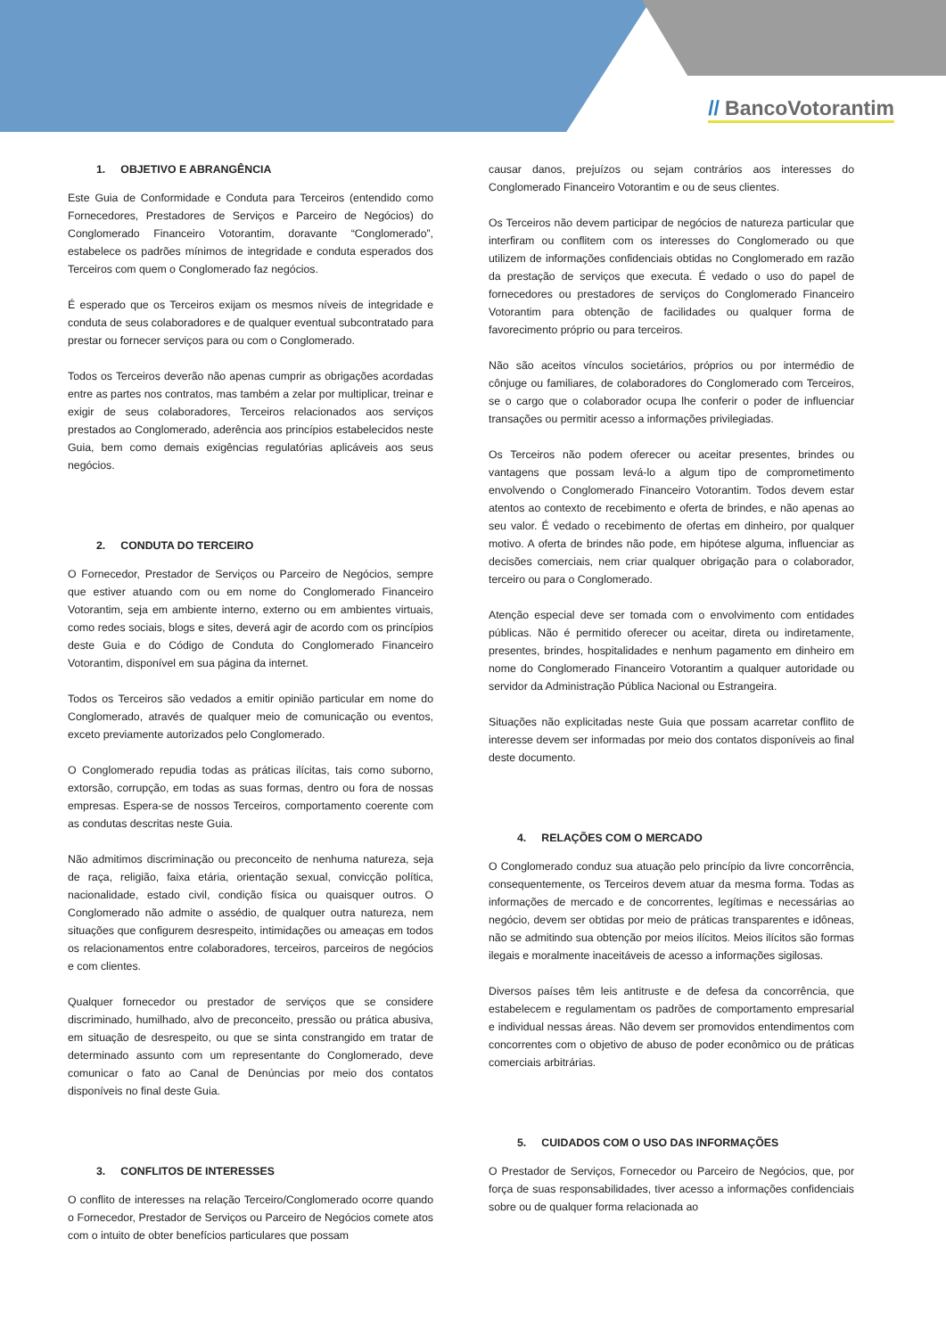// BancoVotorantim
1. OBJETIVO E ABRANGÊNCIA
Este Guia de Conformidade e Conduta para Terceiros (entendido como Fornecedores, Prestadores de Serviços e Parceiro de Negócios) do Conglomerado Financeiro Votorantim, doravante “Conglomerado”, estabelece os padrões mínimos de integridade e conduta esperados dos Terceiros com quem o Conglomerado faz negócios.
É esperado que os Terceiros exijam os mesmos níveis de integridade e conduta de seus colaboradores e de qualquer eventual subcontratado para prestar ou fornecer serviços para ou com o Conglomerado.
Todos os Terceiros deverão não apenas cumprir as obrigações acordadas entre as partes nos contratos, mas também a zelar por multiplicar, treinar e exigir de seus colaboradores, Terceiros relacionados aos serviços prestados ao Conglomerado, aderência aos princípios estabelecidos neste Guia, bem como demais exigências regulatórias aplicáveis aos seus negócios.
2. CONDUTA DO TERCEIRO
O Fornecedor, Prestador de Serviços ou Parceiro de Negócios, sempre que estiver atuando com ou em nome do Conglomerado Financeiro Votorantim, seja em ambiente interno, externo ou em ambientes virtuais, como redes sociais, blogs e sites, deverá agir de acordo com os princípios deste Guia e do Código de Conduta do Conglomerado Financeiro Votorantim, disponível em sua página da internet.
Todos os Terceiros são vedados a emitir opinião particular em nome do Conglomerado, através de qualquer meio de comunicação ou eventos, exceto previamente autorizados pelo Conglomerado.
O Conglomerado repudia todas as práticas ilícitas, tais como suborno, extorsão, corrupção, em todas as suas formas, dentro ou fora de nossas empresas. Espera-se de nossos Terceiros, comportamento coerente com as condutas descritas neste Guia.
Não admitimos discriminação ou preconceito de nenhuma natureza, seja de raça, religião, faixa etária, orientação sexual, convicção política, nacionalidade, estado civil, condição física ou quaisquer outros. O Conglomerado não admite o assédio, de qualquer outra natureza, nem situações que configurem desrespeito, intimidações ou ameaças em todos os relacionamentos entre colaboradores, terceiros, parceiros de negócios e com clientes.
Qualquer fornecedor ou prestador de serviços que se considere discriminado, humilhado, alvo de preconceito, pressão ou prática abusiva, em situação de desrespeito, ou que se sinta constrangido em tratar de determinado assunto com um representante do Conglomerado, deve comunicar o fato ao Canal de Denúncias por meio dos contatos disponíveis no final deste Guia.
3. CONFLITOS DE INTERESSES
O conflito de interesses na relação Terceiro/Conglomerado ocorre quando o Fornecedor, Prestador de Serviços ou Parceiro de Negócios comete atos com o intuito de obter benefícios particulares que possam
causar danos, prejuízos ou sejam contrários aos interesses do Conglomerado Financeiro Votorantim e ou de seus clientes.
Os Terceiros não devem participar de negócios de natureza particular que interfiram ou conflitem com os interesses do Conglomerado ou que utilizem de informações confidenciais obtidas no Conglomerado em razão da prestação de serviços que executa. É vedado o uso do papel de fornecedores ou prestadores de serviços do Conglomerado Financeiro Votorantim para obtenção de facilidades ou qualquer forma de favorecimento próprio ou para terceiros.
Não são aceitos vínculos societários, próprios ou por intermédio de cônjuge ou familiares, de colaboradores do Conglomerado com Terceiros, se o cargo que o colaborador ocupa lhe conferir o poder de influenciar transações ou permitir acesso a informações privilegiadas.
Os Terceiros não podem oferecer ou aceitar presentes, brindes ou vantagens que possam levá-lo a algum tipo de comprometimento envolvendo o Conglomerado Financeiro Votorantim. Todos devem estar atentos ao contexto de recebimento e oferta de brindes, e não apenas ao seu valor. É vedado o recebimento de ofertas em dinheiro, por qualquer motivo. A oferta de brindes não pode, em hipótese alguma, influenciar as decisões comerciais, nem criar qualquer obrigação para o colaborador, terceiro ou para o Conglomerado.
Atenção especial deve ser tomada com o envolvimento com entidades públicas. Não é permitido oferecer ou aceitar, direta ou indiretamente, presentes, brindes, hospitalidades e nenhum pagamento em dinheiro em nome do Conglomerado Financeiro Votorantim a qualquer autoridade ou servidor da Administração Pública Nacional ou Estrangeira.
Situações não explicitadas neste Guia que possam acarretar conflito de interesse devem ser informadas por meio dos contatos disponíveis ao final deste documento.
4. RELAÇÕES COM O MERCADO
O Conglomerado conduz sua atuação pelo princípio da livre concorrência, consequentemente, os Terceiros devem atuar da mesma forma. Todas as informações de mercado e de concorrentes, legítimas e necessárias ao negócio, devem ser obtidas por meio de práticas transparentes e idôneas, não se admitindo sua obtenção por meios ilícitos. Meios ilícitos são formas ilegais e moralmente inaceitáveis de acesso a informações sigilosas.
Diversos países têm leis antitruste e de defesa da concorrência, que estabelecem e regulamentam os padrões de comportamento empresarial e individual nessas áreas. Não devem ser promovidos entendimentos com concorrentes com o objetivo de abuso de poder econômico ou de práticas comerciais arbitrárias.
5. CUIDADOS COM O USO DAS INFORMAÇÕES
O Prestador de Serviços, Fornecedor ou Parceiro de Negócios, que, por força de suas responsabilidades, tiver acesso a informações confidenciais sobre ou de qualquer forma relacionada ao